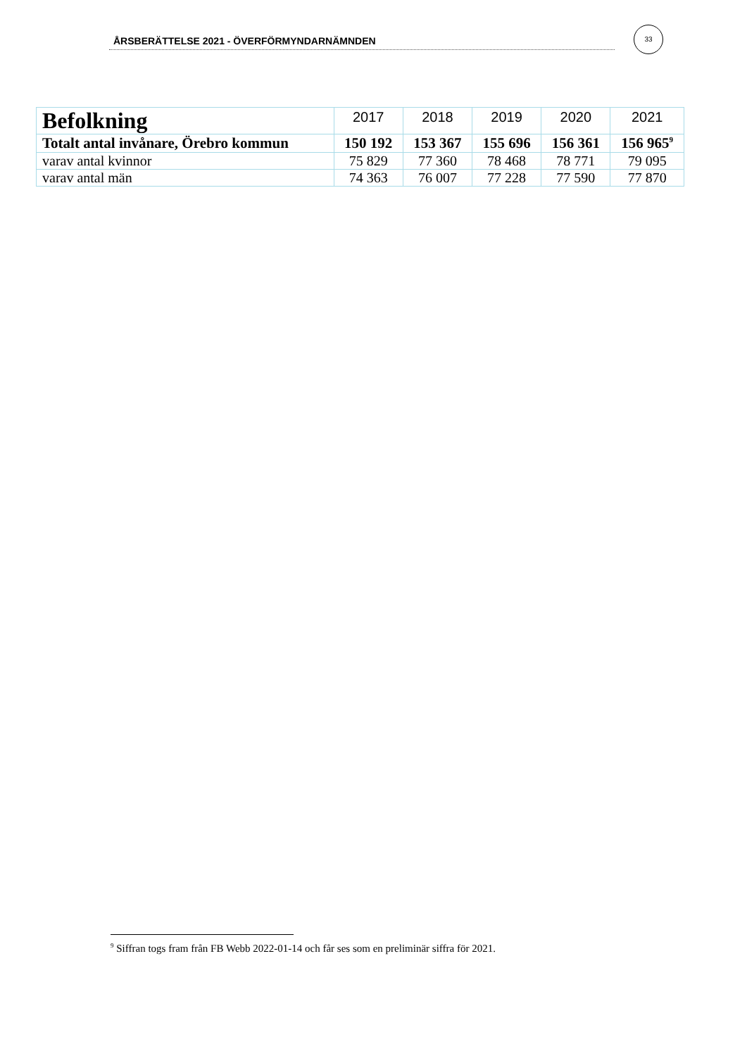ÅRSBERÄTTELSE 2021 - ÖVERFÖRMYNDARNÄMNDEN
33
| Befolkning | 2017 | 2018 | 2019 | 2020 | 2021 |
| --- | --- | --- | --- | --- | --- |
| Totalt antal invånare, Örebro kommun | 150 192 | 153 367 | 155 696 | 156 361 | 156 965<sup>9</sup> |
| varav antal kvinnor | 75 829 | 77 360 | 78 468 | 78 771 | 79 095 |
| varav antal män | 74 363 | 76 007 | 77 228 | 77 590 | 77 870 |
<sup>9</sup> Siffran togs fram från FB Webb 2022-01-14 och får ses som en preliminär siffra för 2021.